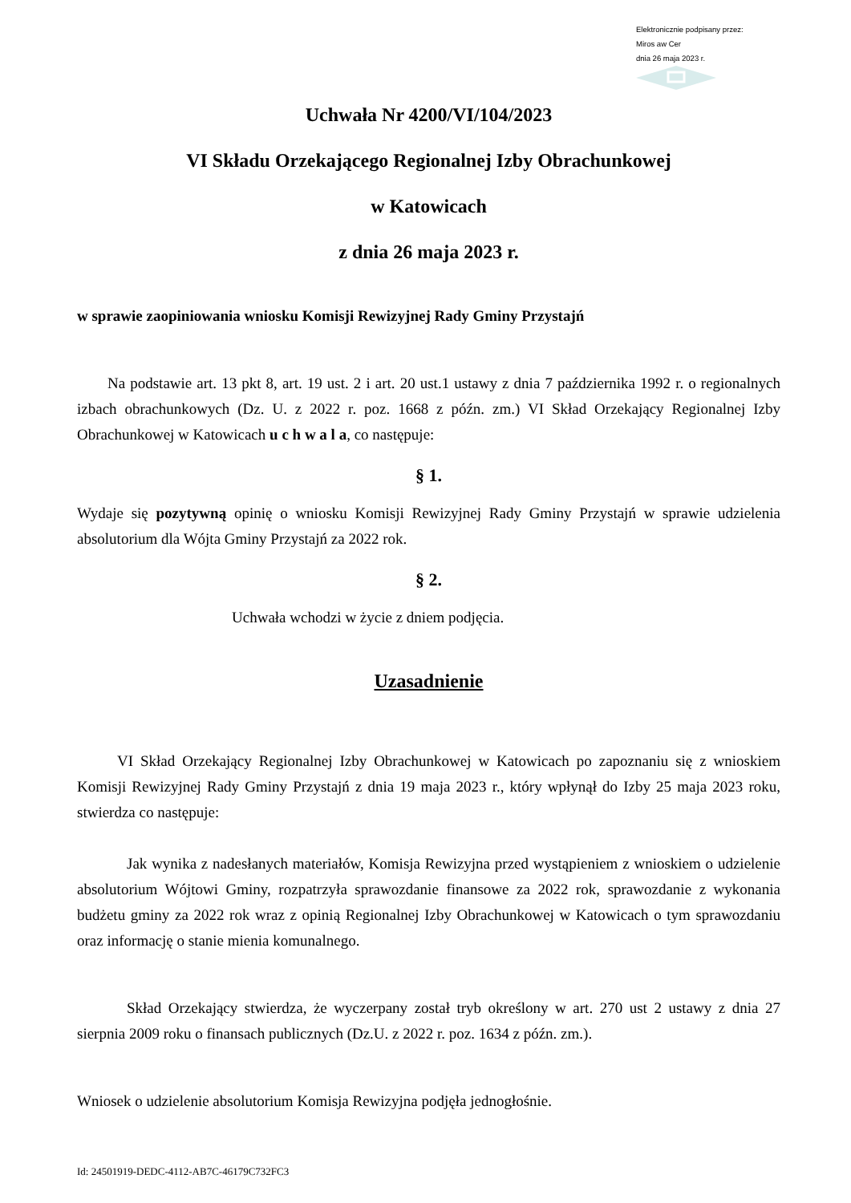Elektronicznie podpisany przez:
Miros aw Cer
dnia 26 maja 2023 r.
Uchwała Nr 4200/VI/104/2023
VI Składu Orzekającego Regionalnej Izby Obrachunkowej
w Katowicach
z dnia 26 maja 2023 r.
w sprawie zaopiniowania wniosku Komisji Rewizyjnej Rady Gminy Przystajń
Na podstawie art. 13 pkt 8, art. 19 ust. 2 i art. 20 ust.1 ustawy z dnia 7 października 1992 r. o regionalnych izbach obrachunkowych (Dz. U. z 2022 r. poz. 1668 z późn. zm.) VI Skład Orzekający Regionalnej Izby Obrachunkowej w Katowicach u c h w a l a, co następuje:
§ 1.
Wydaje się pozytywną opinię o wniosku Komisji Rewizyjnej Rady Gminy Przystajń w sprawie udzielenia absolutorium dla Wójta Gminy Przystajń za 2022 rok.
§ 2.
Uchwała wchodzi w życie z dniem podjęcia.
Uzasadnienie
VI Skład Orzekający Regionalnej Izby Obrachunkowej w Katowicach po zapoznaniu się z wnioskiem Komisji Rewizyjnej Rady Gminy Przystajń z dnia 19 maja 2023 r., który wpłynął do Izby 25 maja 2023 roku, stwierdza co następuje:
Jak wynika z nadesłanych materiałów, Komisja Rewizyjna przed wystąpieniem z wnioskiem o udzielenie absolutorium Wójtowi Gminy, rozpatrzyła sprawozdanie finansowe za 2022 rok, sprawozdanie z wykonania budżetu gminy za 2022 rok wraz z opinią Regionalnej Izby Obrachunkowej w Katowicach o tym sprawozdaniu oraz informację o stanie mienia komunalnego.
Skład Orzekający stwierdza, że wyczerpany został tryb określony w art. 270 ust 2 ustawy z dnia 27 sierpnia 2009 roku o finansach publicznych (Dz.U. z 2022 r. poz. 1634 z późn. zm.).
Wniosek o udzielenie absolutorium Komisja Rewizyjna podjęła jednogłośnie.
Id: 24501919-DEDC-4112-AB7C-46179C732FC3